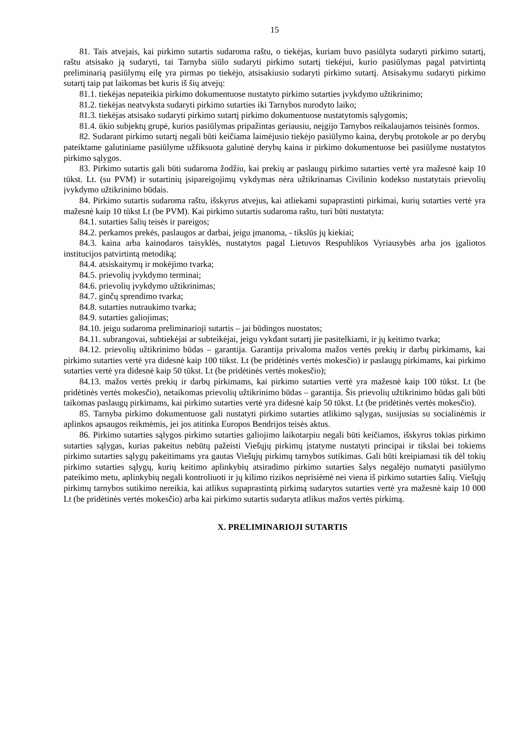15
81. Tais atvejais, kai pirkimo sutartis sudaroma raštu, o tiekėjas, kuriam buvo pasiūlyta sudaryti pirkimo sutartį, raštu atsisako ją sudaryti, tai Tarnyba siūlo sudaryti pirkimo sutartį tiekėjui, kurio pasiūlymas pagal patvirtintą preliminarią pasiūlymų eilę yra pirmas po tiekėjo, atsisakiusio sudaryti pirkimo sutartį. Atsisakymu sudaryti pirkimo sutartį taip pat laikomas bet kuris iš šių atvejų:
81.1. tiekėjas nepateikia pirkimo dokumentuose nustatyto pirkimo sutarties įvykdymo užtikrinimo;
81.2. tiekėjas neatvyksta sudaryti pirkimo sutarties iki Tarnybos nurodyto laiko;
81.3. tiekėjas atsisako sudaryti pirkimo sutartį pirkimo dokumentuose nustatytomis sąlygomis;
81.4. ūkio subjektų grupė, kurios pasiūlymas pripažintas geriausiu, neįgijo Tarnybos reikalaujamos teisinės formos.
82. Sudarant pirkimo sutartį negali būti keičiama laimėjusio tiekėjo pasiūlymo kaina, derybų protokole ar po derybų pateiktame galutiniame pasiūlyme užfiksuota galutinė derybų kaina ir pirkimo dokumentuose bei pasiūlyme nustatytos pirkimo sąlygos.
83. Pirkimo sutartis gali būti sudaroma žodžiu, kai prekių ar paslaugų pirkimo sutarties vertė yra mažesnė kaip 10 tūkst. Lt. (su PVM) ir sutartinių įsipareigojimų vykdymas nėra užtikrinamas Civilinio kodekso nustatytais prievolių įvykdymo užtikrinimo būdais.
84. Pirkimo sutartis sudaroma raštu, išskyrus atvejus, kai atliekami supaprastinti pirkimai, kurių sutarties vertė yra mažesnė kaip 10 tūkst Lt (be PVM). Kai pirkimo sutartis sudaroma raštu, turi būti nustatyta:
84.1. sutarties šalių teisės ir pareigos;
84.2. perkamos prekės, paslaugos ar darbai, jeigu įmanoma, - tikslūs jų kiekiai;
84.3. kaina arba kainodaros taisyklės, nustatytos pagal Lietuvos Respublikos Vyriausybės arba jos įgaliotos institucijos patvirtintą metodiką;
84.4. atsiskaitymų ir mokėjimo tvarka;
84.5. prievolių įvykdymo terminai;
84.6. prievolių įvykdymo užtikrinimas;
84.7. ginčų sprendimo tvarka;
84.8. sutarties nutraukimo tvarka;
84.9. sutarties galiojimas;
84.10. jeigu sudaroma preliminarioji sutartis – jai būdingos nuostatos;
84.11. subrangovai, subtiekėjai ar subteikėjai, jeigu vykdant sutartį jie pasitelkiami, ir jų keitimo tvarka;
84.12. prievolių užtikrinimo būdas – garantija. Garantija privaloma mažos vertės prekių ir darbų pirkimams, kai pirkimo sutarties vertė yra didesnė kaip 100 tūkst. Lt (be pridėtinės vertės mokesčio) ir paslaugų pirkimams, kai pirkimo sutarties vertė yra didesnė kaip 50 tūkst. Lt (be pridėtinės vertės mokesčio);
84.13. mažos vertės prekių ir darbų pirkimams, kai pirkimo sutarties vertė yra mažesnė kaip 100 tūkst. Lt (be pridėtinės vertės mokesčio), netaikomas prievolių užtikrinimo būdas – garantija. Šis prievolių užtikrinimo būdas gali būti taikomas paslaugų pirkimams, kai pirkimo sutarties vertė yra didesnė kaip 50 tūkst. Lt (be pridėtinės vertės mokesčio).
85. Tarnyba pirkimo dokumentuose gali nustatyti pirkimo sutarties atlikimo sąlygas, susijusias su socialinėmis ir aplinkos apsaugos reikmėmis, jei jos atitinka Europos Bendrijos teisės aktus.
86. Pirkimo sutarties sąlygos pirkimo sutarties galiojimo laikotarpiu negali būti keičiamos, išskyrus tokias pirkimo sutarties sąlygas, kurias pakeitus nebūtų pažeisti Viešųjų pirkimų įstatyme nustatyti principai ir tikslai bei tokiems pirkimo sutarties sąlygų pakeitimams yra gautas Viešųjų pirkimų tarnybos sutikimas. Gali būti kreipiamasi tik dėl tokių pirkimo sutarties sąlygų, kurių keitimo aplinkybių atsiradimo pirkimo sutarties šalys negalėjo numatyti pasiūlymo pateikimo metu, aplinkybių negali kontroliuoti ir jų kilimo rizikos neprisiėmė nei viena iš pirkimo sutarties šalių. Viešųjų pirkimų tarnybos sutikimo nereikia, kai atlikus supaprastintą pirkimą sudarytos sutarties vertė yra mažesnė kaip 10 000 Lt (be pridėtinės vertės mokesčio) arba kai pirkimo sutartis sudaryta atlikus mažos vertės pirkimą.
X. PRELIMINARIOJI SUTARTIS